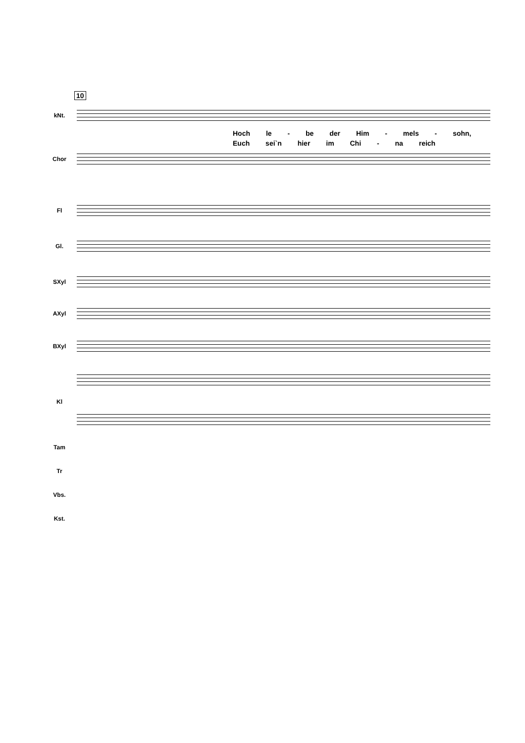10
kNt.
Hoch le - be der Him - mels - sohn,
Euch sei`n hier im Chi - na reich
Chor
Fl
Gl.
SXyl
AXyl
BXyl
Kl
Tam
Tr
Vbs.
Kst.